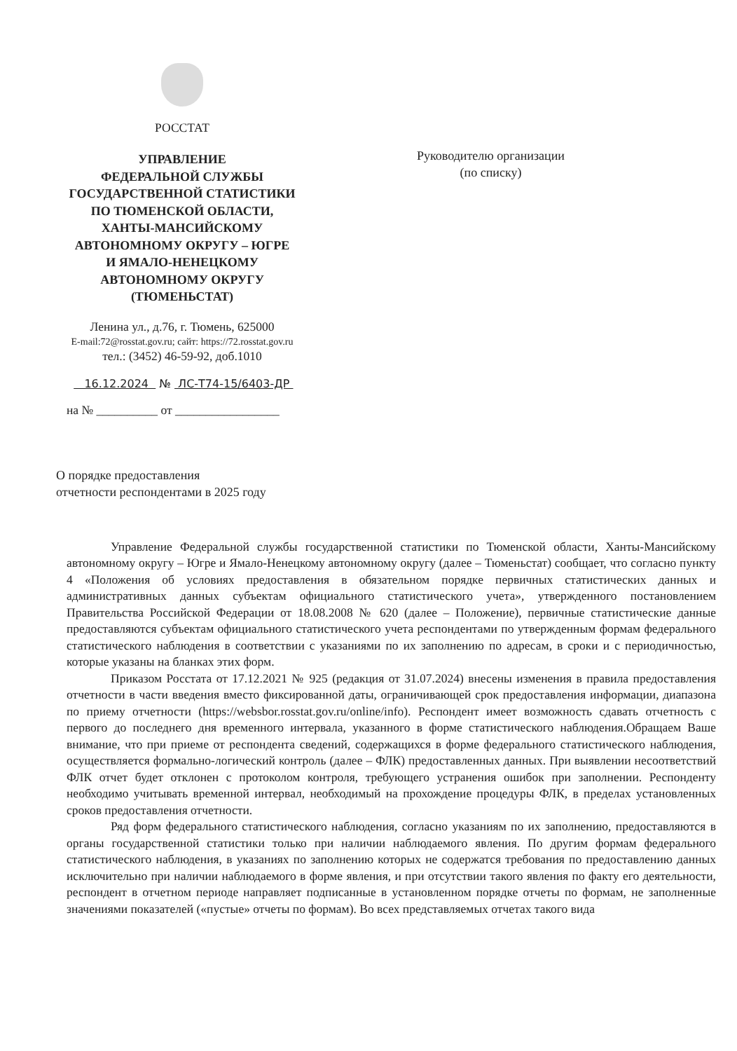РОССТАТ
УПРАВЛЕНИЕ
ФЕДЕРАЛЬНОЙ СЛУЖБЫ
ГОСУДАРСТВЕННОЙ СТАТИСТИКИ
ПО ТЮМЕНСКОЙ ОБЛАСТИ,
ХАНТЫ-МАНСИЙСКОМУ
АВТОНОМНОМУ ОКРУГУ – ЮГРЕ
И ЯМАЛО-НЕНЕЦКОМУ
АВТОНОМНОМУ ОКРУГУ
(ТЮМЕНЬСТАТ)
Ленина ул., д.76, г. Тюмень, 625000
E-mail:72@rosstat.gov.ru; сайт: https://72.rosstat.gov.ru
тел.: (3452) 46-59-92, доб.1010
16.12.2024 № ЛС-Т74-15/6403-ДР
на № __________ от _________________
Руководителю организации
(по списку)
О порядке предоставления
отчетности респондентами в 2025 году
Управление Федеральной службы государственной статистики по Тюменской области, Ханты-Мансийскому автономному округу – Югре и Ямало-Ненецкому автономному округу (далее – Тюменьстат) сообщает, что согласно пункту 4 «Положения об условиях предоставления в обязательном порядке первичных статистических данных и административных данных субъектам официального статистического учета», утвержденного постановлением Правительства Российской Федерации от 18.08.2008 № 620 (далее – Положение), первичные статистические данные предоставляются субъектам официального статистического учета респондентами по утвержденным формам федерального статистического наблюдения в соответствии с указаниями по их заполнению по адресам, в сроки и с периодичностью, которые указаны на бланках этих форм.
Приказом Росстата от 17.12.2021 № 925 (редакция от 31.07.2024) внесены изменения в правила предоставления отчетности в части введения вместо фиксированной даты, ограничивающей срок предоставления информации, диапазона по приему отчетности (https://websbor.rosstat.gov.ru/online/info). Респондент имеет возможность сдавать отчетность с первого до последнего дня временного интервала, указанного в форме статистического наблюдения.Обращаем Ваше внимание, что при приеме от респондента сведений, содержащихся в форме федерального статистического наблюдения, осуществляется формально-логический контроль (далее – ФЛК) предоставленных данных. При выявлении несоответствий ФЛК отчет будет отклонен с протоколом контроля, требующего устранения ошибок при заполнении. Респонденту необходимо учитывать временной интервал, необходимый на прохождение процедуры ФЛК, в пределах установленных сроков предоставления отчетности.
Ряд форм федерального статистического наблюдения, согласно указаниям по их заполнению, предоставляются в органы государственной статистики только при наличии наблюдаемого явления. По другим формам федерального статистического наблюдения, в указаниях по заполнению которых не содержатся требования по предоставлению данных исключительно при наличии наблюдаемого в форме явления, и при отсутствии такого явления по факту его деятельности, респондент в отчетном периоде направляет подписанные в установленном порядке отчеты по формам, не заполненные значениями показателей («пустые» отчеты по формам). Во всех представляемых отчетах такого вида